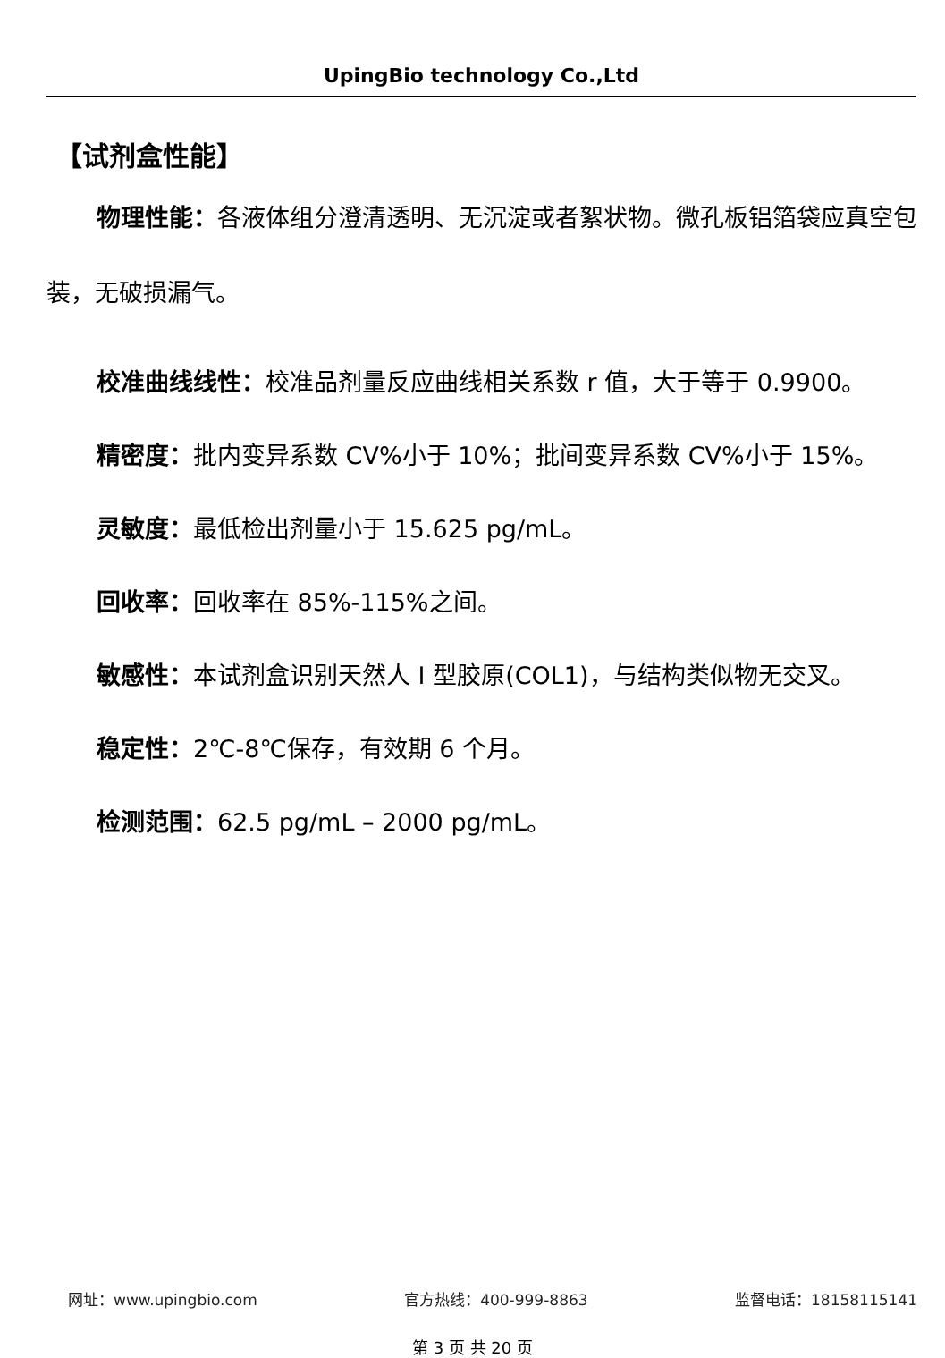UpingBio technology Co.,Ltd
【试剂盒性能】
物理性能：各液体组分澄清透明、无沉淀或者絮状物。微孔板铝箔袋应真空包装，无破损漏气。
校准曲线线性：校准品剂量反应曲线相关系数 r 值，大于等于 0.9900。
精密度：批内变异系数 CV%小于 10%；批间变异系数 CV%小于 15%。
灵敏度：最低检出剂量小于 15.625 pg/mL。
回收率：回收率在 85%-115%之间。
敏感性：本试剂盒识别天然人 I 型胶原(COL1)，与结构类似物无交叉。
稳定性：2℃-8℃保存，有效期 6 个月。
检测范围：62.5 pg/mL – 2000 pg/mL。
网址：www.upingbio.com 官方热线：400-999-8863 监督电话：18158115141
第 3 页 共 20 页